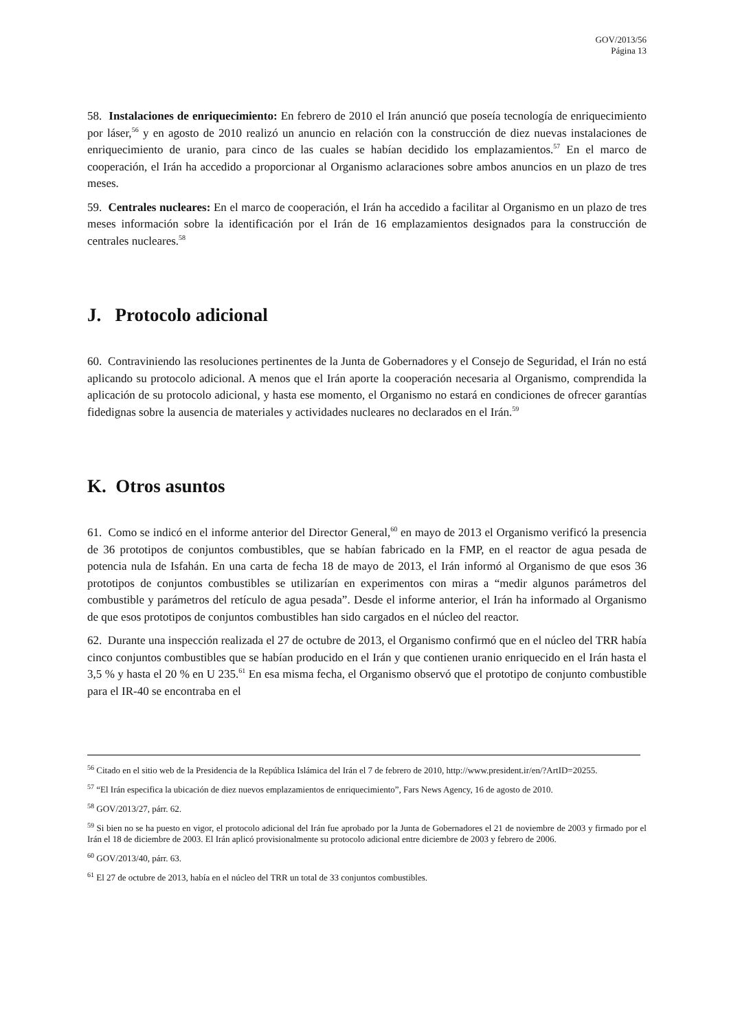GOV/2013/56
Página 13
58. Instalaciones de enriquecimiento: En febrero de 2010 el Irán anunció que poseía tecnología de enriquecimiento por láser,<sup>56</sup> y en agosto de 2010 realizó un anuncio en relación con la construcción de diez nuevas instalaciones de enriquecimiento de uranio, para cinco de las cuales se habían decidido los emplazamientos.<sup>57</sup> En el marco de cooperación, el Irán ha accedido a proporcionar al Organismo aclaraciones sobre ambos anuncios en un plazo de tres meses.
59. Centrales nucleares: En el marco de cooperación, el Irán ha accedido a facilitar al Organismo en un plazo de tres meses información sobre la identificación por el Irán de 16 emplazamientos designados para la construcción de centrales nucleares.<sup>58</sup>
J. Protocolo adicional
60. Contraviniendo las resoluciones pertinentes de la Junta de Gobernadores y el Consejo de Seguridad, el Irán no está aplicando su protocolo adicional. A menos que el Irán aporte la cooperación necesaria al Organismo, comprendida la aplicación de su protocolo adicional, y hasta ese momento, el Organismo no estará en condiciones de ofrecer garantías fidedignas sobre la ausencia de materiales y actividades nucleares no declarados en el Irán.<sup>59</sup>
K. Otros asuntos
61. Como se indicó en el informe anterior del Director General,<sup>60</sup> en mayo de 2013 el Organismo verificó la presencia de 36 prototipos de conjuntos combustibles, que se habían fabricado en la FMP, en el reactor de agua pesada de potencia nula de Isfahán. En una carta de fecha 18 de mayo de 2013, el Irán informó al Organismo de que esos 36 prototipos de conjuntos combustibles se utilizarían en experimentos con miras a “medir algunos parámetros del combustible y parámetros del retículo de agua pesada”. Desde el informe anterior, el Irán ha informado al Organismo de que esos prototipos de conjuntos combustibles han sido cargados en el núcleo del reactor.
62. Durante una inspección realizada el 27 de octubre de 2013, el Organismo confirmó que en el núcleo del TRR había cinco conjuntos combustibles que se habían producido en el Irán y que contienen uranio enriquecido en el Irán hasta el 3,5 % y hasta el 20 % en U 235.<sup>61</sup> En esa misma fecha, el Organismo observó que el prototipo de conjunto combustible para el IR-40 se encontraba en el
<sup>56</sup> Citado en el sitio web de la Presidencia de la República Islámica del Irán el 7 de febrero de 2010, http://www.president.ir/en/?ArtID=20255.
<sup>57</sup> “El Irán especifica la ubicación de diez nuevos emplazamientos de enriquecimiento”, Fars News Agency, 16 de agosto de 2010.
<sup>58</sup> GOV/2013/27, párr. 62.
<sup>59</sup> Si bien no se ha puesto en vigor, el protocolo adicional del Irán fue aprobado por la Junta de Gobernadores el 21 de noviembre de 2003 y firmado por el Irán el 18 de diciembre de 2003. El Irán aplicó provisionalmente su protocolo adicional entre diciembre de 2003 y febrero de 2006.
<sup>60</sup> GOV/2013/40, párr. 63.
<sup>61</sup> El 27 de octubre de 2013, había en el núcleo del TRR un total de 33 conjuntos combustibles.